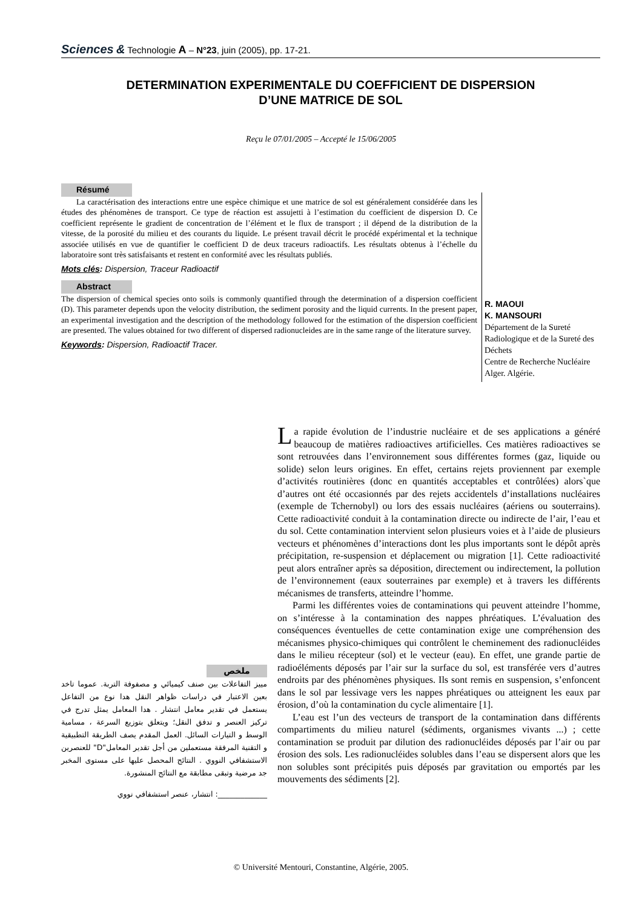Sciences & Technologie A – N°23, juin (2005), pp. 17-21.
DETERMINATION EXPERIMENTALE DU COEFFICIENT DE DISPERSION
D’UNE MATRICE DE SOL
Reçu le 07/01/2005 – Accepté le 15/06/2005
Résumé
La caractérisation des interactions entre une espèce chimique et une matrice de sol est généralement considérée dans les études des phénomènes de transport. Ce type de réaction est assujetti à l’estimation du coefficient de dispersion D. Ce coefficient représente le gradient de concentration de l’élément et le flux de transport ; il dépend de la distribution de la vitesse, de la porosité du milieu et des courants du liquide. Le présent travail décrit le procédé expérimental et la technique associée utilisés en vue de quantifier le coefficient D de deux traceurs radioactifs. Les résultats obtenus à l’échelle du laboratoire sont très satisfaisants et restent en conformité avec les résultats publiés.
Mots clés: Dispersion, Traceur Radioactif
Abstract
The dispersion of chemical species onto soils is commonly quantified through the determination of a dispersion coefficient (D). This parameter depends upon the velocity distribution, the sediment porosity and the liquid currents. In the present paper, an experimental investigation and the description of the methodology followed for the estimation of the dispersion coefficient are presented. The values obtained for two different of dispersed radionucleides are in the same range of the literature survey.
Keywords: Dispersion, Radioactif Tracer.
R. MAOUI
K. MANSOURI
Département de la Sureté
Radiologique et de la Sureté des
Déchets
Centre de Recherche Nucléaire
Alger. Algérie.
ملخص
مييز التفاعلات بين صنف كيميائي و مصفوفة التربة. عموما تاخد بعين الاعتبار في دراسات ظواهر النقل هدا نوع من التفاعل يستعمل في تقدير معامل انتشار . هدا المعامل يمثل تدرج في تركيز العنصر و تدفق النقل؛ ويتعلق بتوزيع السرعة ، مسامية الوسط و التيارات السائل. العمل المقدم يصف الطريقة التطبيقية و التقنية المرفقة مستعملين من أجل تقدير المعامل"D" للعنصرين الاستشفافي النووي . النتائج المحصل عليها على مستوى المخبر جد مرضية وتبقى مطابقة مع النتائج المنشورة.
_____________: انتشار، عنصر استشفافي نووي
La rapide évolution de l’industrie nucléaire et de ses applications a généré beaucoup de matières radioactives artificielles. Ces matières radioactives se sont retrouvées dans l’environnement sous différentes formes (gaz, liquide ou solide) selon leurs origines. En effet, certains rejets proviennent par exemple d’activités routinières (donc en quantités acceptables et contrôlées) alors`que d’autres ont été occasionnés par des rejets accidentels d’installations nucléaires (exemple de Tchernobyl) ou lors des essais nucléaires (aériens ou souterrains). Cette radioactivité conduit à la contamination directe ou indirecte de l’air, l’eau et du sol. Cette contamination intervient selon plusieurs voies et à l’aide de plusieurs vecteurs et phénomènes d’interactions dont les plus importants sont le dépôt après précipitation, re-suspension et déplacement ou migration [1]. Cette radioactivité peut alors entraîner après sa déposition, directement ou indirectement, la pollution de l’environnement (eaux souterraines par exemple) et à travers les différents mécanismes de transferts, atteindre l’homme.
Parmi les différentes voies de contaminations qui peuvent atteindre l’homme, on s’intéresse à la contamination des nappes phréatiques. L’évaluation des conséquences éventuelles de cette contamination exige une compréhension des mécanismes physico-chimiques qui contrôlent le cheminement des radionucléides dans le milieu récepteur (sol) et le vecteur (eau). En effet, une grande partie de radioéléments déposés par l’air sur la surface du sol, est transférée vers d’autres endroits par des phénomènes physiques. Ils sont remis en suspension, s’enfoncent dans le sol par lessivage vers les nappes phréatiques ou atteignent les eaux par érosion, d’où la contamination du cycle alimentaire [1].
L’eau est l’un des vecteurs de transport de la contamination dans différents compartiments du milieu naturel (sédiments, organismes vivants ...) ; cette contamination se produit par dilution des radionucléides déposés par l’air ou par érosion des sols. Les radionucléides solubles dans l’eau se dispersent alors que les non solubles sont précipités puis déposés par gravitation ou emportés par les mouvements des sédiments [2].
© Université Mentouri, Constantine, Algérie, 2005.